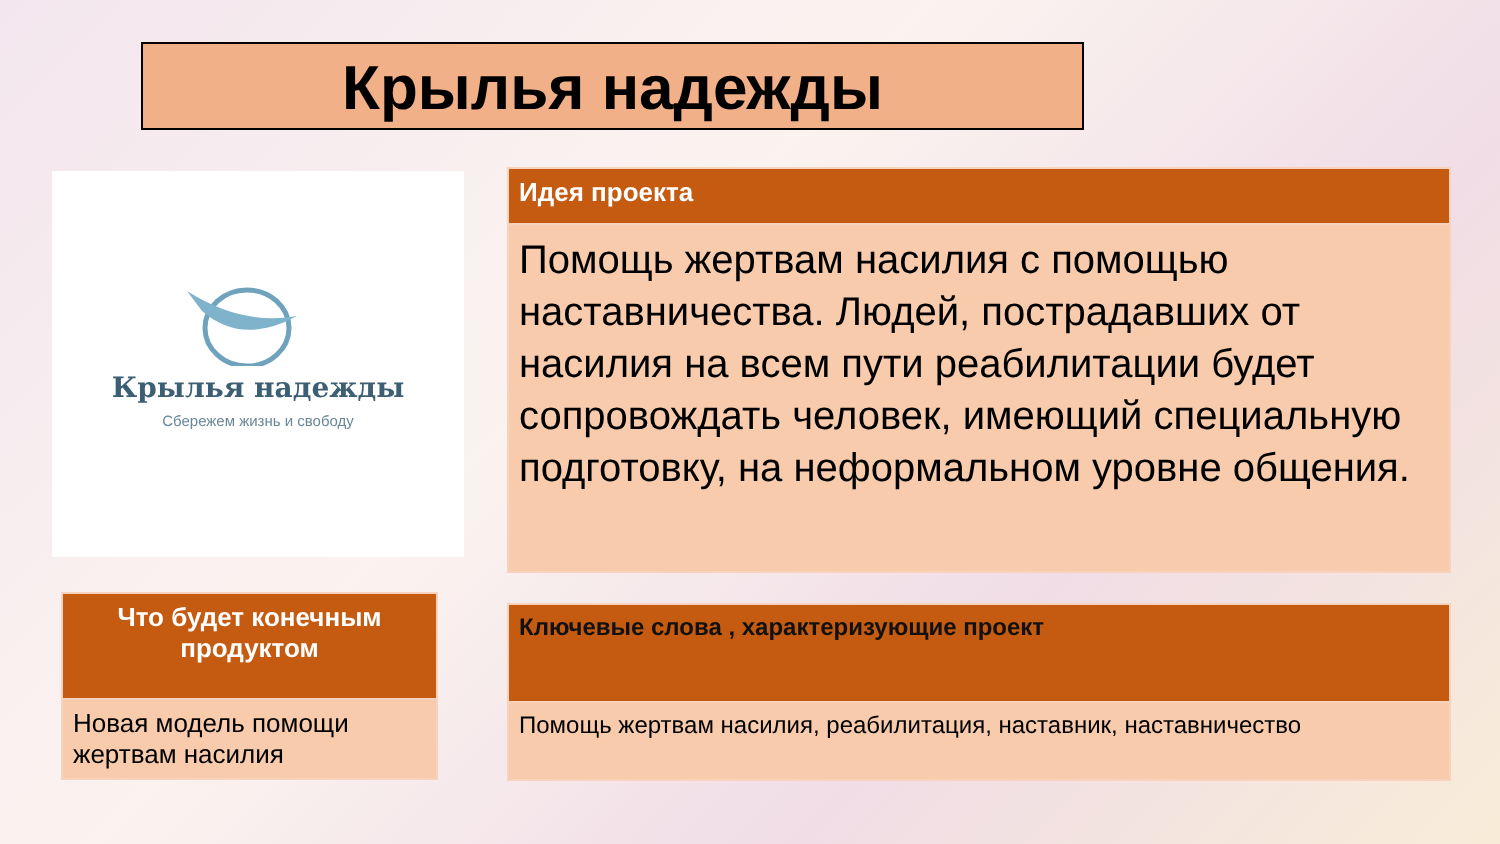Крылья надежды
Крылья надежды
Сбережем жизнь и свободу
| Идея проекта |
| --- |
| Помощь жертвам насилия с помощью наставничества. Людей, пострадавших от насилия на всем пути реабилитации будет сопровождать человек, имеющий специальную подготовку, на неформальном уровне общения. |
| Что будет конечным продуктом |
| --- |
| Новая модель помощи жертвам насилия |
| Ключевые слова , характеризующие проект |
| --- |
| Помощь жертвам насилия, реабилитация, наставник, наставничество |